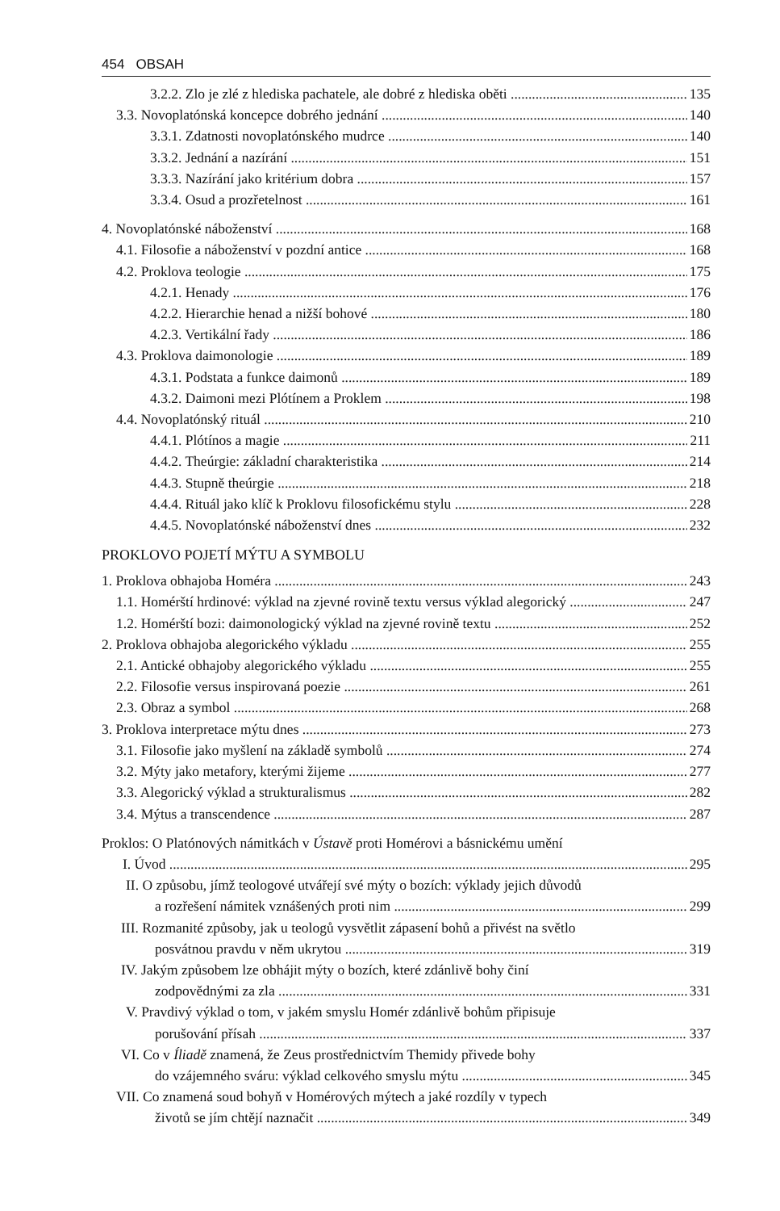454 OBSAH
3.2.2. Zlo je zlé z hlediska pachatele, ale dobré z hlediska oběti 135
3.3. Novoplatónská koncepce dobrého jednání 140
3.3.1. Zdatnosti novoplatónského mudrce 140
3.3.2. Jednání a nazírání 151
3.3.3. Nazírání jako kritérium dobra 157
3.3.4. Osud a prozřetelnost 161
4. Novoplatónské náboženství 168
4.1. Filosofie a náboženství v pozdní antice 168
4.2. Proklova teologie 175
4.2.1. Henady 176
4.2.2. Hierarchie henad a nižší bohové 180
4.2.3. Vertikální řady 186
4.3. Proklova daimonologie 189
4.3.1. Podstata a funkce daimonů 189
4.3.2. Daimoni mezi Plótínem a Proklem 198
4.4. Novoplatónský rituál 210
4.4.1. Plótínos a magie 211
4.4.2. Theúrgie: základní charakteristika 214
4.4.3. Stupně theúrgie 218
4.4.4. Rituál jako klíč k Proklovu filosofickému stylu 228
4.4.5. Novoplatónské náboženství dnes 232
PROKLOVO POJETÍ MÝTU A SYMBOLU
1. Proklova obhajoba Homéra 243
1.1. Homérští hrdinové: výklad na zjevné rovině textu versus výklad alegorický 247
1.2. Homérští bozi: daimonologický výklad na zjevné rovině textu 252
2. Proklova obhajoba alegorického výkladu 255
2.1. Antické obhajoby alegorického výkladu 255
2.2. Filosofie versus inspirovaná poezie 261
2.3. Obraz a symbol 268
3. Proklova interpretace mýtu dnes 273
3.1. Filosofie jako myšlení na základě symbolů 274
3.2. Mýty jako metafory, kterými žijeme 277
3.3. Alegorický výklad a strukturalismus 282
3.4. Mýtus a transcendence 287
Proklos: O Platónových námitkách v Ústavě proti Homérovi a básnickému umění
I. Úvod 295
II. O způsobu, jímž teologové utvářejí své mýty o bozích: výklady jejich důvodů
a rozřešení námitek vznášených proti nim 299
III. Rozmanité způsoby, jak u teologů vysvětlit zápasení bohů a přivést na světlo
posvátnou pravdu v něm ukrytou 319
IV. Jakým způsobem lze obhájit mýty o bozích, které zdánlivě bohy činí
zodpovědnými za zla 331
V. Pravdivý výklad o tom, v jakém smyslu Homér zdánlivě bohům připisuje
porušování přísah 337
VI. Co v Íliadě znamená, že Zeus prostřednictvím Themidy přivede bohy
do vzájemného sváru: výklad celkového smyslu mýtu 345
VII. Co znamená soud bohyň v Homérových mýtech a jaké rozdíly v typech
životů se jím chtějí naznačit 349